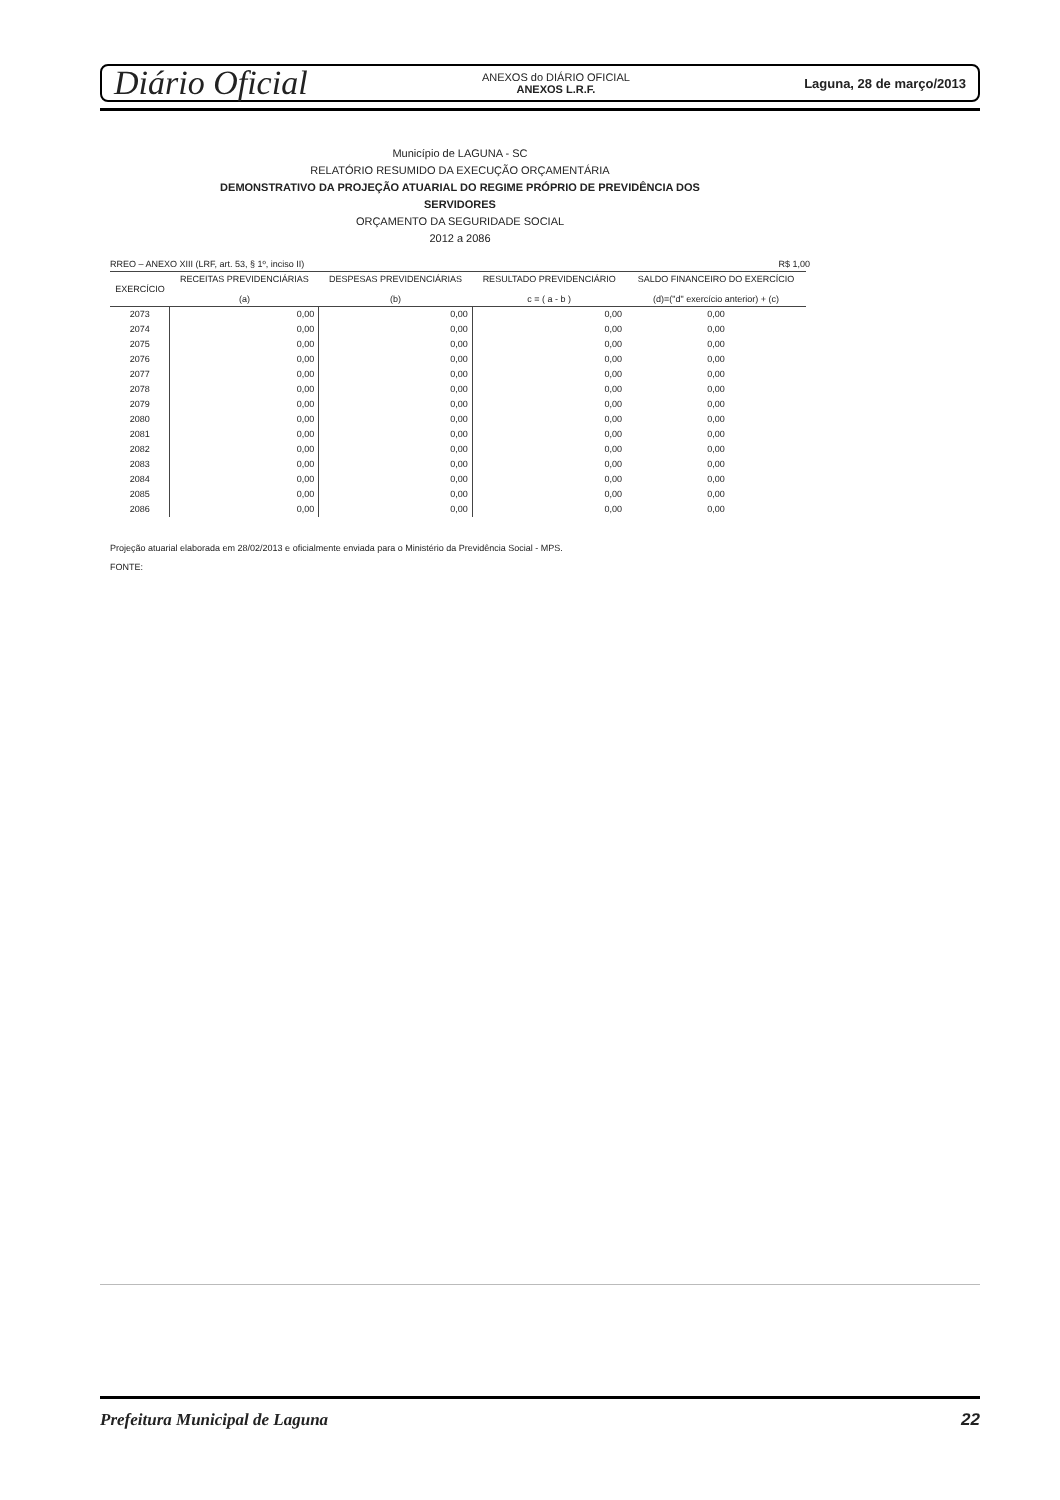Diário Oficial ANEXOS do DIÁRIO OFICIAL
ANEXOS L.R.F. Laguna, 28 de março/2013
Município de LAGUNA - SC
RELATÓRIO RESUMIDO DA EXECUÇÃO ORÇAMENTÁRIA
DEMONSTRATIVO DA PROJEÇÃO ATUARIAL DO REGIME PRÓPRIO DE PREVIDÊNCIA DOS
SERVIDORES
ORÇAMENTO DA SEGURIDADE SOCIAL
2012 a 2086
RREO – ANEXO XIII (LRF, art. 53, § 1º, inciso II) R$ 1,00
| EXERCÍCIO | RECEITAS PREVIDENCIÁRIAS (a) | DESPESAS PREVIDENCIÁRIAS (b) | RESULTADO PREVIDENCIÁRIO c = ( a - b ) | SALDO FINANCEIRO DO EXERCÍCIO (d)=("d" exercício anterior) + (c) |
| --- | --- | --- | --- | --- |
| 2073 | 0,00 | 0,00 | 0,00 | 0,00 |
| 2074 | 0,00 | 0,00 | 0,00 | 0,00 |
| 2075 | 0,00 | 0,00 | 0,00 | 0,00 |
| 2076 | 0,00 | 0,00 | 0,00 | 0,00 |
| 2077 | 0,00 | 0,00 | 0,00 | 0,00 |
| 2078 | 0,00 | 0,00 | 0,00 | 0,00 |
| 2079 | 0,00 | 0,00 | 0,00 | 0,00 |
| 2080 | 0,00 | 0,00 | 0,00 | 0,00 |
| 2081 | 0,00 | 0,00 | 0,00 | 0,00 |
| 2082 | 0,00 | 0,00 | 0,00 | 0,00 |
| 2083 | 0,00 | 0,00 | 0,00 | 0,00 |
| 2084 | 0,00 | 0,00 | 0,00 | 0,00 |
| 2085 | 0,00 | 0,00 | 0,00 | 0,00 |
| 2086 | 0,00 | 0,00 | 0,00 | 0,00 |
Projeção atuarial elaborada em 28/02/2013 e oficialmente enviada para o Ministério da Previdência Social - MPS.
FONTE:
Prefeitura Municipal de Laguna 22